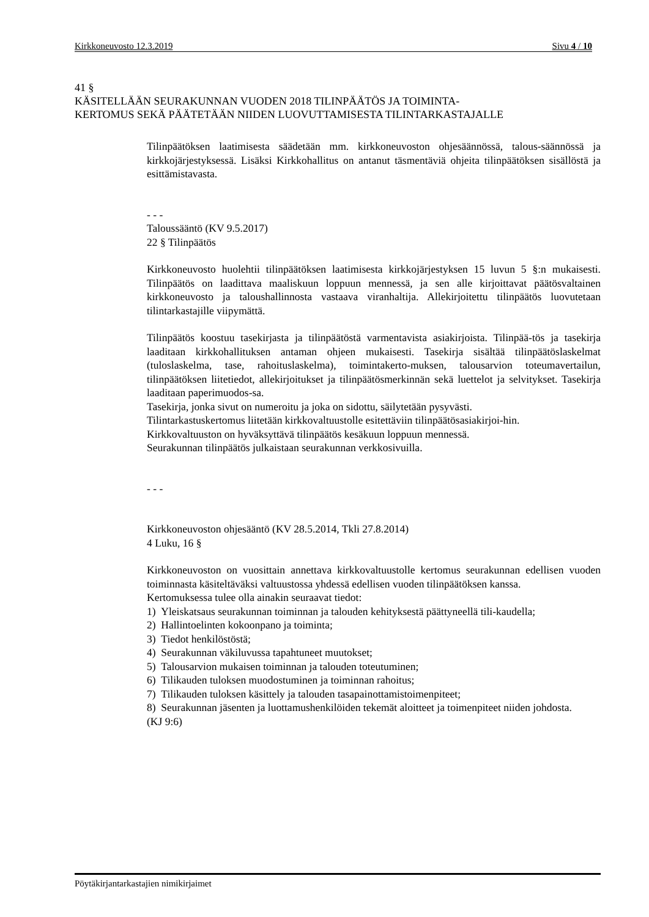Kirkkoneuvosto 12.3.2019 Sivu 4 / 10
41 §
KÄSITELLÄÄN SEURAKUNNAN VUODEN 2018 TILINPÄÄTÖS JA TOIMINTA-
KERTOMUS SEKÄ PÄÄTETÄÄN NIIDEN LUOVUTTAMISESTA TILINTARKASTAJALLE
Tilinpäätöksen laatimisesta säädetään mm. kirkkoneuvoston ohjesäännössä, talous-säännössä ja kirkkojärjestyksessä. Lisäksi Kirkkohallitus on antanut täsmentäviä ohjeita tilinpäätöksen sisällöstä ja esittämistavasta.
- - -
Taloussääntö (KV 9.5.2017)
22 § Tilinpäätös
Kirkkoneuvosto huolehtii tilinpäätöksen laatimisesta kirkkojärjestyksen 15 luvun 5 §:n mukaisesti. Tilinpäätös on laadittava maaliskuun loppuun mennessä, ja sen alle kirjoittavat päätösvaltainen kirkkoneuvosto ja taloushallinnosta vastaava viranhaltija. Allekirjoitettu tilinpäätös luovutetaan tilintarkastajille viipymättä.
Tilinpäätös koostuu tasekirjasta ja tilinpäätöstä varmentavista asiakirjoista. Tilinpää-tös ja tasekirja laaditaan kirkkohallituksen antaman ohjeen mukaisesti. Tasekirja sisältää tilinpäätöslaskelmat (tuloslaskelma, tase, rahoituslaskelma), toimintakerto-muksen, talousarvion toteumavertailun, tilinpäätöksen liitetiedot, allekirjoitukset ja tilinpäätösmerkinnän sekä luettelot ja selvitykset. Tasekirja laaditaan paperimuodos-sa.
Tasekirja, jonka sivut on numeroitu ja joka on sidottu, säilytetään pysyvästi.
Tilintarkastuskertomus liitetään kirkkovaltuustolle esitettäviin tilinpäätösasiakirjoi-hin.
Kirkkovaltuuston on hyväksyttävä tilinpäätös kesäkuun loppuun mennessä.
Seurakunnan tilinpäätös julkaistaan seurakunnan verkkosivuilla.
- - -
Kirkkoneuvoston ohjesääntö (KV 28.5.2014, Tkli 27.8.2014)
4 Luku, 16 §
Kirkkoneuvoston on vuosittain annettava kirkkovaltuustolle kertomus seurakunnan edellisen vuoden toiminnasta käsiteltäväksi valtuustossa yhdessä edellisen vuoden tilinpäätöksen kanssa.
Kertomuksessa tulee olla ainakin seuraavat tiedot:
1) Yleiskatsaus seurakunnan toiminnan ja talouden kehityksestä päättyneellä tili-kaudella;
2) Hallintoelinten kokoonpano ja toiminta;
3) Tiedot henkilöstöstä;
4) Seurakunnan väkiluvussa tapahtuneet muutokset;
5) Talousarvion mukaisen toiminnan ja talouden toteutuminen;
6) Tilikauden tuloksen muodostuminen ja toiminnan rahoitus;
7) Tilikauden tuloksen käsittely ja talouden tasapainottamistoimenpiteet;
8) Seurakunnan jäsenten ja luottamushenkilöiden tekemät aloitteet ja toimenpiteet niiden johdosta.
(KJ 9:6)
Pöytäkirjantarkastajien nimikirjaimet